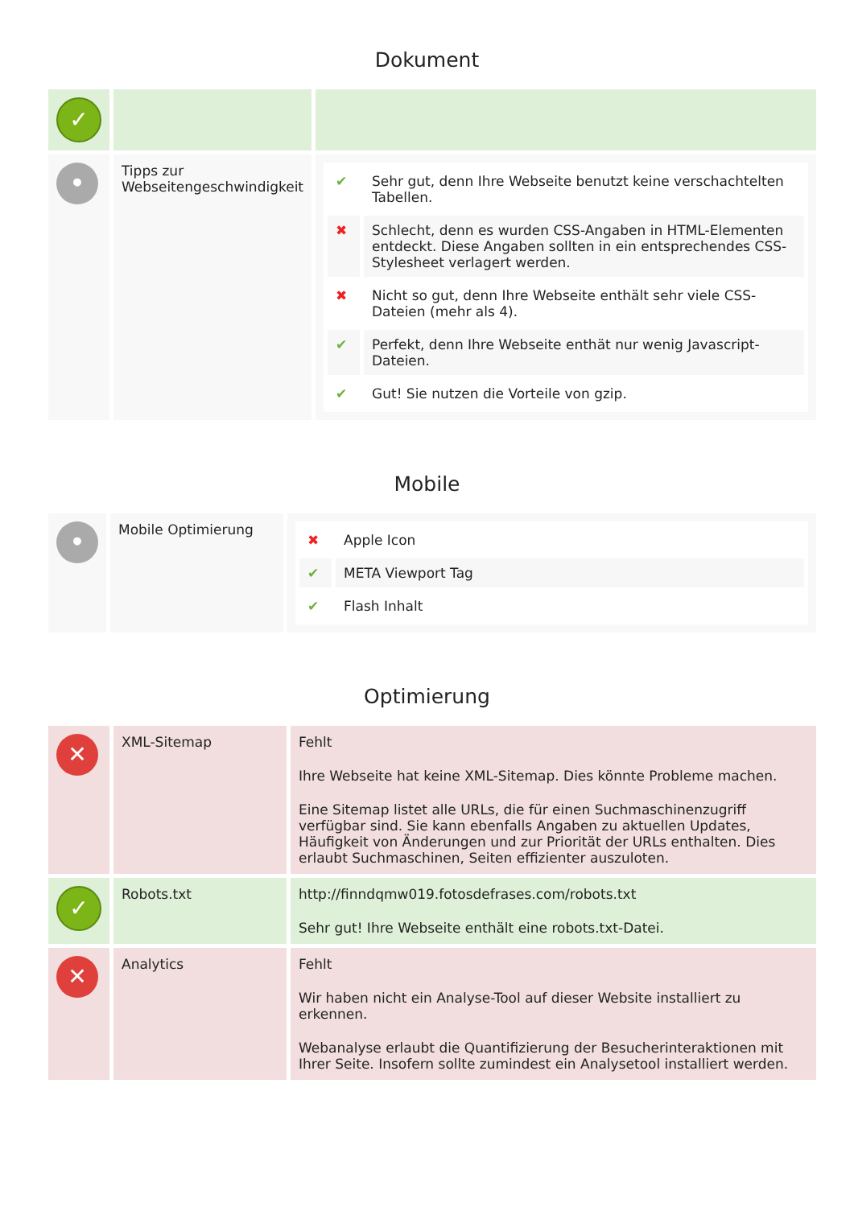Dokument
| ✓ | | |
| • | Tipps zur Webseitengeschwindigkeit | / ✔ / Sehr gut, denn Ihre Webseite benutzt keine verschachtelten Tabellen. / / ✖ / Schlecht, denn es wurden CSS-Angaben in HTML-Elementen entdeckt. Diese Angaben sollten in ein entsprechendes CSS-Stylesheet verlagert werden. / / ✖ / Nicht so gut, denn Ihre Webseite enthält sehr viele CSS-Dateien (mehr als 4). / / ✔ / Perfekt, denn Ihre Webseite enthät nur wenig Javascript-Dateien. / / ✔ / Gut! Sie nutzen die Vorteile von gzip. / |
Mobile
| • | Mobile Optimierung | / ✖ / Apple Icon / / ✔ / META Viewport Tag / / ✔ / Flash Inhalt / |
Optimierung
| ✕ | XML-Sitemap | Fehlt Ihre Webseite hat keine XML-Sitemap. Dies könnte Probleme machen. Eine Sitemap listet alle URLs, die für einen Suchmaschinenzugriff verfügbar sind. Sie kann ebenfalls Angaben zu aktuellen Updates, Häufigkeit von Änderungen und zur Priorität der URLs enthalten. Dies erlaubt Suchmaschinen, Seiten effizienter auszuloten. |
| ✓ | Robots.txt | http://finndqmw019.fotosdefrases.com/robots.txt Sehr gut! Ihre Webseite enthält eine robots.txt-Datei. |
| ✕ | Analytics | Fehlt Wir haben nicht ein Analyse-Tool auf dieser Website installiert zu erkennen. Webanalyse erlaubt die Quantifizierung der Besucherinteraktionen mit Ihrer Seite. Insofern sollte zumindest ein Analysetool installiert werden. |